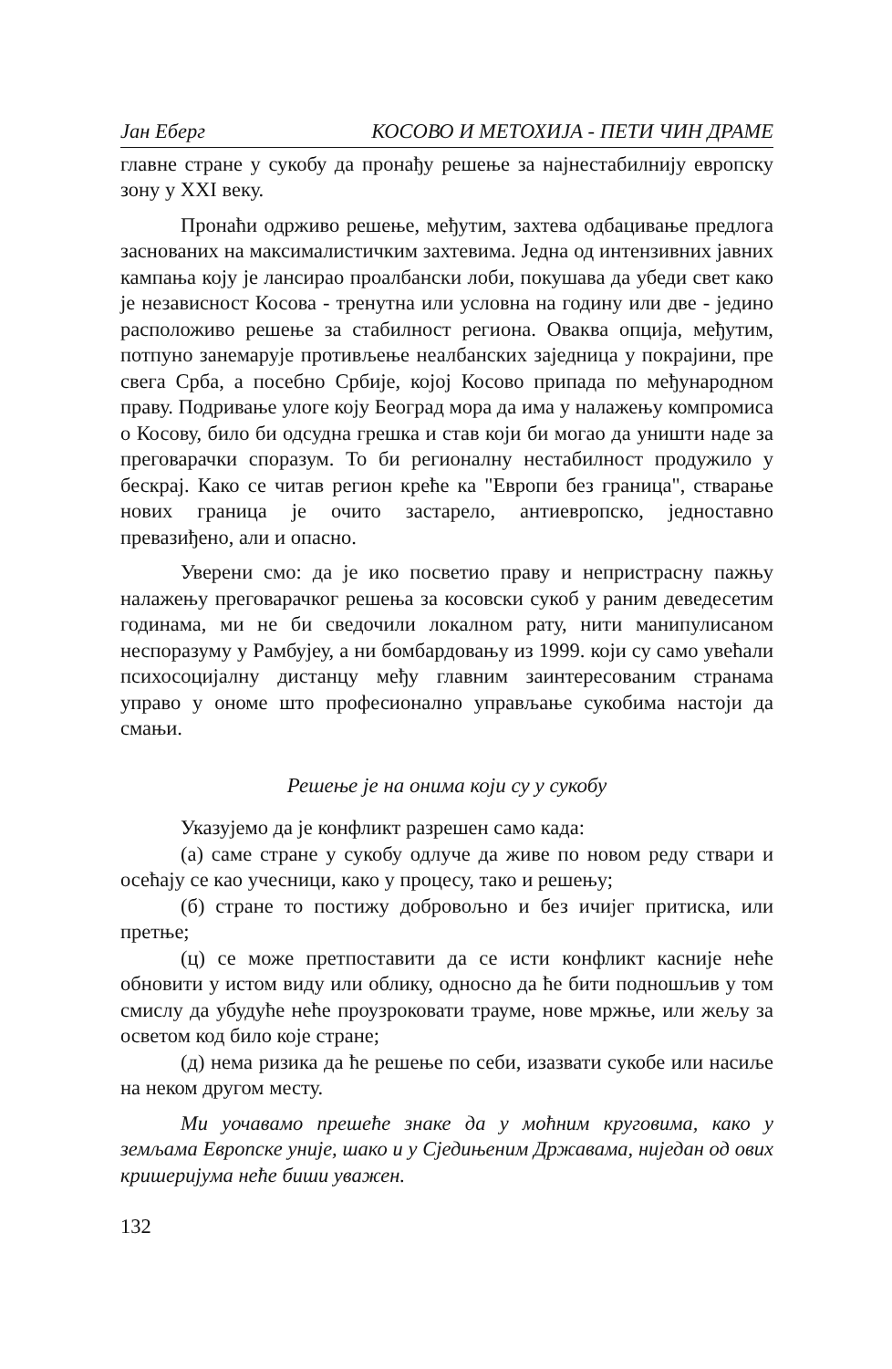Јан Еберг КОСОВО И МЕТОХИЈА - ПЕТИ ЧИН ДРАМЕ
главне стране у сукобу да пронађу решење за најнестабилнију европску зону у XXI веку.
Пронаћи одрживо решење, међутим, захтева одбацивање предлога заснованих на максималистичким захтевима. Једна од интензивних јавних кампања коју је лансирао проалбански лоби, покушава да убеди свет како је независност Косова - тренутна или условна на годину или две - једино расположиво решење за стабилност региона. Оваква опција, међутим, потпуно занемарује противљење неалбанских заједница у покрајини, пре свега Срба, а посебно Србије, којој Косово припада по међународном праву. Подривање улоге коју Београд мора да има у налажењу компромиса о Косову, било би одсудна грешка и став који би могао да уништи наде за преговарачки споразум. То би регионалну нестабилност продужило у бескрај. Како се читав регион креће ка "Европи без граница", стварање нових граница је очито застарело, антиевропско, једноставно превазиђено, али и опасно.
Уверени смо: да је ико посветио праву и непристрасну пажњу налажењу преговарачког решења за косовски сукоб у раним деведесетим годинама, ми не би сведочили локалном рату, нити манипулисаном неспоразуму у Рамбујеу, а ни бомбардовању из 1999. који су само увећали психосоцијалну дистанцу међу главним заинтересованим странама управо у ономе што професионално управљање сукобима настоји да смањи.
Решење је на онима који су у сукобу
Указујемо да је конфликт разрешен само када:
(а) саме стране у сукобу одлуче да живе по новом реду ствари и осећају се као учесници, како у процесу, тако и решењу;
(б) стране то постижу добровољно и без ичијег притиска, или претње;
(ц) се може претпоставити да се исти конфликт касније неће обновити у истом виду или облику, односно да ће бити подношљив у том смислу да убудуће неће проузроковати трауме, нове мржње, или жељу за осветом код било које стране;
(д) нема ризика да ће решење по себи, изазвати сукобе или насиље на неком другом месту.
Ми уочавамо прешеће знаке да у моћним круговима, како у земљама Европске уније, шако и у Сједињеним Државама, ниједан од ових кришеријума неће биши уважен.
132